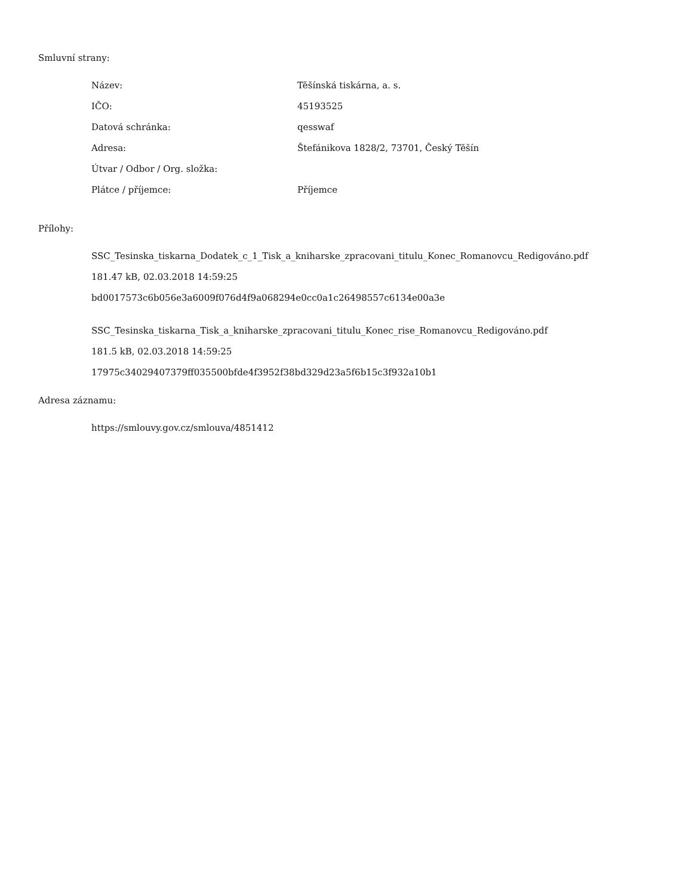Smluvní strany:
| Název: | Těšínská tiskárna, a. s. |
| IČO: | 45193525 |
| Datová schránka: | qesswaf |
| Adresa: | Štefánikova 1828/2, 73701, Český Těšín |
| Útvar / Odbor / Org. složka: | |
| Plátce / příjemce: | Příjemce |
Přílohy:
SSC_Tesinska_tiskarna_Dodatek_c_1_Tisk_a_kniharske_zpracovani_titulu_Konec_Romanovcu_Redigováno.pdf
181.47 kB, 02.03.2018 14:59:25
bd0017573c6b056e3a6009f076d4f9a068294e0cc0a1c26498557c6134e00a3e
SSC_Tesinska_tiskarna_Tisk_a_kniharske_zpracovani_titulu_Konec_rise_Romanovcu_Redigováno.pdf
181.5 kB, 02.03.2018 14:59:25
17975c34029407379ff035500bfde4f3952f38bd329d23a5f6b15c3f932a10b1
Adresa záznamu:
https://smlouvy.gov.cz/smlouva/4851412